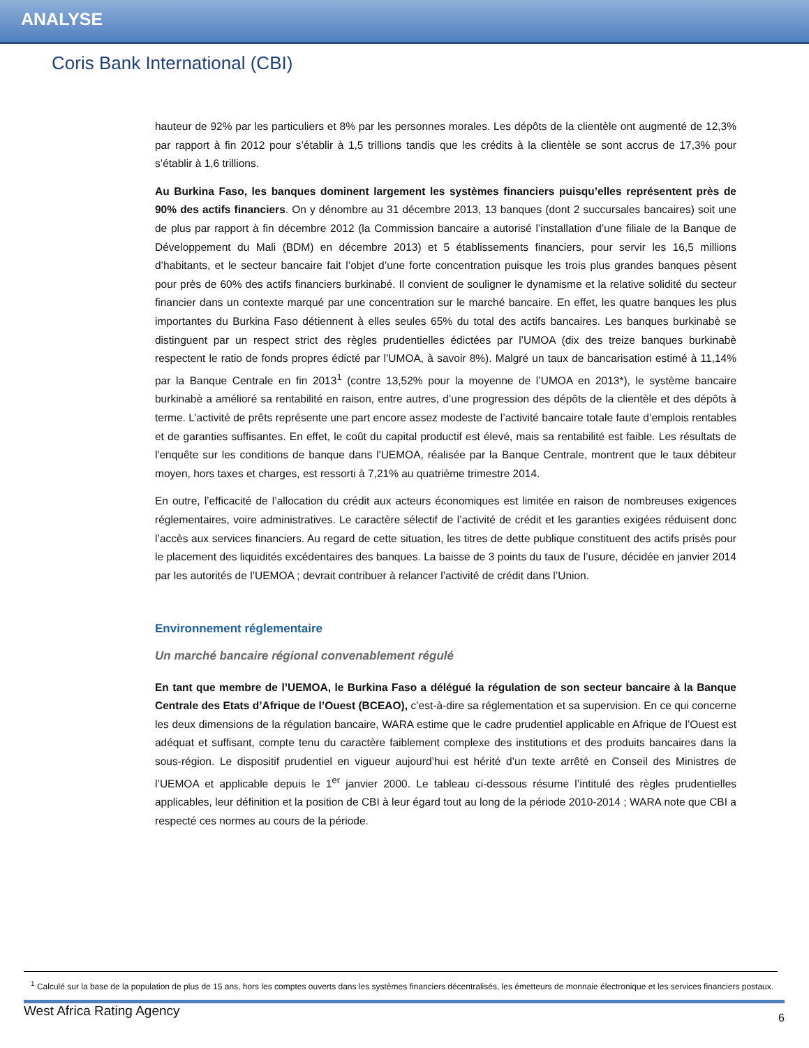ANALYSE
Coris Bank International (CBI)
hauteur de 92% par les particuliers et 8% par les personnes morales. Les dépôts de la clientèle ont augmenté de 12,3% par rapport à fin 2012 pour s’établir à 1,5 trillions tandis que les crédits à la clientèle se sont accrus de 17,3% pour s’établir à 1,6 trillions.
Au Burkina Faso, les banques dominent largement les systèmes financiers puisqu’elles représentent près de 90% des actifs financiers. On y dénombre au 31 décembre 2013, 13 banques (dont 2 succursales bancaires) soit une de plus par rapport à fin décembre 2012 (la Commission bancaire a autorisé l’installation d’une filiale de la Banque de Développement du Mali (BDM) en décembre 2013) et 5 établissements financiers, pour servir les 16,5 millions d’habitants, et le secteur bancaire fait l’objet d’une forte concentration puisque les trois plus grandes banques pèsent pour près de 60% des actifs financiers burkinabé. Il convient de souligner le dynamisme et la relative solidité du secteur financier dans un contexte marqué par une concentration sur le marché bancaire. En effet, les quatre banques les plus importantes du Burkina Faso détiennent à elles seules 65% du total des actifs bancaires. Les banques burkinabè se distinguent par un respect strict des règles prudentielles édictées par l’UMOA (dix des treize banques burkinabè respectent le ratio de fonds propres édicté par l’UMOA, à savoir 8%). Malgré un taux de bancarisation estimé à 11,14% par la Banque Centrale en fin 2013<sup>1</sup> (contre 13,52% pour la moyenne de l’UMOA en 2013*), le système bancaire burkinabè a amélioré sa rentabilité en raison, entre autres, d’une progression des dépôts de la clientèle et des dépôts à terme. L’activité de prêts représente une part encore assez modeste de l’activité bancaire totale faute d’emplois rentables et de garanties suffisantes. En effet, le coût du capital productif est élevé, mais sa rentabilité est faible. Les résultats de l'enquête sur les conditions de banque dans l'UEMOA, réalisée par la Banque Centrale, montrent que le taux débiteur moyen, hors taxes et charges, est ressorti à 7,21% au quatrième trimestre 2014.
En outre, l’efficacité de l’allocation du crédit aux acteurs économiques est limitée en raison de nombreuses exigences réglementaires, voire administratives. Le caractère sélectif de l’activité de crédit et les garanties exigées réduisent donc l’accès aux services financiers. Au regard de cette situation, les titres de dette publique constituent des actifs prisés pour le placement des liquidités excédentaires des banques. La baisse de 3 points du taux de l’usure, décidée en janvier 2014 par les autorités de l’UEMOA ; devrait contribuer à relancer l’activité de crédit dans l’Union.
Environnement réglementaire
Un marché bancaire régional convenablement régulé
En tant que membre de l’UEMOA, le Burkina Faso a délégué la régulation de son secteur bancaire à la Banque Centrale des Etats d’Afrique de l’Ouest (BCEAO), c’est-à-dire sa réglementation et sa supervision. En ce qui concerne les deux dimensions de la régulation bancaire, WARA estime que le cadre prudentiel applicable en Afrique de l’Ouest est adéquat et suffisant, compte tenu du caractère faiblement complexe des institutions et des produits bancaires dans la sous-région. Le dispositif prudentiel en vigueur aujourd’hui est hérité d’un texte arrêté en Conseil des Ministres de l’UEMOA et applicable depuis le 1<sup>er</sup> janvier 2000. Le tableau ci-dessous résume l’intitulé des règles prudentielles applicables, leur définition et la position de CBI à leur égard tout au long de la période 2010-2014 ; WARA note que CBI a respecté ces normes au cours de la période.
<sup>1</sup> Calculé sur la base de la population de plus de 15 ans, hors les comptes ouverts dans les systèmes financiers décentralisés, les émetteurs de monnaie électronique et les services financiers postaux.
West Africa Rating Agency 6